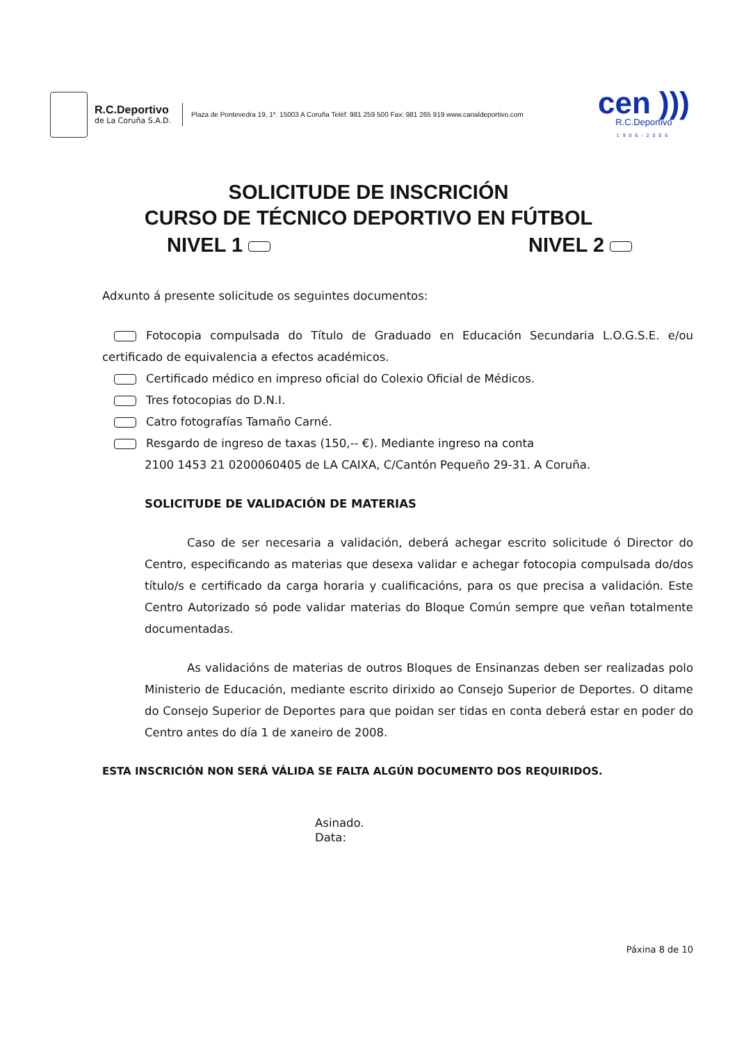R.C.Deportivo
de La Coruña S.A.D.
Plaza de Pontevedra 19, 1º. 15003 A Coruña Teléf: 981 259 500 Fax: 981 265 919 www.canaldeportivo.com
cen )))
R.C.Deportivo
1906-2006
SOLICITUDE DE INSCRICIÓN
CURSO DE TÉCNICO DEPORTIVO EN FÚTBOL
NIVEL 1 NIVEL 2
Adxunto á presente solicitude os seguintes documentos:
Fotocopia compulsada do Título de Graduado en Educación Secundaria L.O.G.S.E. e/ou certificado de equivalencia a efectos académicos.
Certificado médico en impreso oficial do Colexio Oficial de Médicos.
Tres fotocopias do D.N.I.
Catro fotografías Tamaño Carné.
Resgardo de ingreso de taxas (150,-- €). Mediante ingreso na conta
2100 1453 21 0200060405 de LA CAIXA, C/Cantón Pequeño 29-31. A Coruña.
SOLICITUDE DE VALIDACIÓN DE MATERIAS
Caso de ser necesaria a validación, deberá achegar escrito solicitude ó Director do Centro, especificando as materias que desexa validar e achegar fotocopia compulsada do/dos título/s e certificado da carga horaria y cualificacións, para os que precisa a validación. Este Centro Autorizado só pode validar materias do Bloque Común sempre que veñan totalmente documentadas.
As validacións de materias de outros Bloques de Ensinanzas deben ser realizadas polo Ministerio de Educación, mediante escrito dirixido ao Consejo Superior de Deportes. O ditame do Consejo Superior de Deportes para que poidan ser tidas en conta deberá estar en poder do Centro antes do día 1 de xaneiro de 2008.
ESTA INSCRICIÓN NON SERÁ VÁLIDA SE FALTA ALGÚN DOCUMENTO DOS REQUIRIDOS.
Asinado.
Data:
Páxina 8 de 10